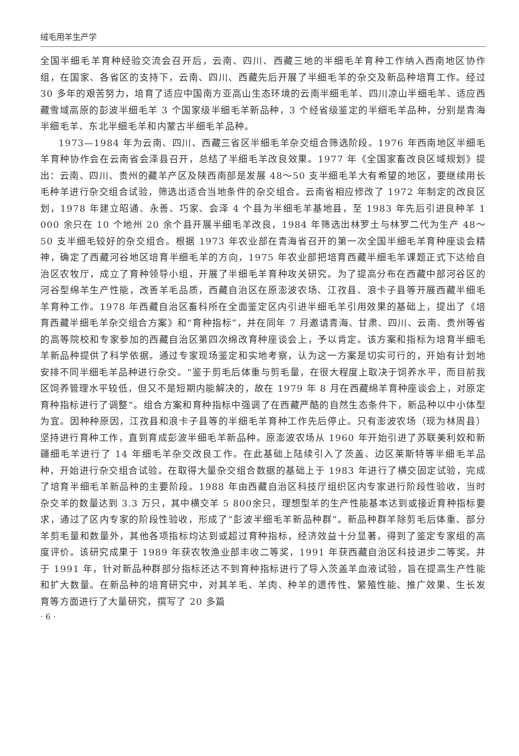绒毛用羊生产学
全国半细毛羊育种经验交流会召开后，云南、四川、西藏三地的半细毛羊育种工作纳入西南地区协作组，在国家、各省区的支持下，云南、四川、西藏先后开展了半细毛羊的杂交及新品种培育工作。经过 30 多年的艰苦努力，培育了适应中国南方亚高山生态环境的云南半细毛羊、四川凉山半细毛羊、适应西藏雪域高原的彭波半细毛羊 3 个国家级半细毛羊新品种，3 个经省级鉴定的半细毛羊品种，分别是青海半细毛羊、东北半细毛羊和内蒙古半细毛羊品种。
1973—1984 年为云南、四川、西藏三省区半细毛羊杂交组合筛选阶段。1976 年西南地区半细毛羊育种协作会在云南省会泽县召开，总结了半细毛羊改良效果。1977 年《全国家畜改良区域规划》提出：云南、四川、贵州的藏羊产区及陕西南部是发展 48～50 支半细毛羊大有希望的地区，要继续用长毛种羊进行杂交组合试验，筛选出适合当地条件的杂交组合。云南省相应修改了 1972 年制定的改良区划，1978 年建立昭通、永善、巧家、会泽 4 个县为半细毛羊基地县，至 1983 年先后引进良种羊 1 000 余只在 10 个地州 20 余个县开展半细毛羊改良，1984 年筛选出林罗土与林罗二代为生产 48～50 支半细毛较好的杂交组合。根据 1973 年农业部在青海省召开的第一次全国半细毛羊育种座谈会精神，确定了西藏河谷地区培育半细毛羊的方向，1975 年农业部把培育西藏半细毛羊课题正式下达给自治区农牧厅，成立了育种领导小组，开展了半细毛羊育种攻关研究。为了提高分布在西藏中部河谷区的河谷型绵羊生产性能，改善羊毛品质，西藏自治区在原澎波农场、江孜县、浪卡子县等开展西藏半细毛羊育种工作。1978 年西藏自治区畜科所在全面鉴定区内引进半细毛羊引用效果的基础上，提出了《培育西藏半细毛羊杂交组合方案》和“育种指标”，并在同年 7 月邀请青海、甘肃、四川、云南、贵州等省的高等院校和专家参加的西藏自治区第四次绵改育种座谈会上，予以肯定。该方案和指标为培育半细毛羊新品种提供了科学依据。通过专家现场鉴定和实地考察，认为这一方案是切实可行的，开始有计划地安排不同半细毛羊品种进行杂交。“鉴于剪毛后体重与剪毛量，在很大程度上取决于饲养水平，而目前我区饲养管理水平较低，但又不是短期内能解决的，故在 1979 年 8 月在西藏绵羊育种座谈会上，对原定育种指标进行了调整”。组合方案和育种指标中强调了在西藏严酷的自然生态条件下，新品种以中小体型为宜。因种种原因，江孜县和浪卡子县等的半细毛羊育种工作先后停止。只有澎波农场（现为林周县）坚持进行育种工作，直到育成彭波半细毛羊新品种。原澎波农场从 1960 年开始引进了苏联美利奴和新疆细毛羊进行了 14 年细毛羊杂交改良工作。在此基础上陆续引入了茨盖、边区莱斯特等半细毛羊品种，开始进行杂交组合试验。在取得大量杂交组合数据的基础上于 1983 年进行了横交固定试验，完成了培育半细毛羊新品种的主要阶段。1988 年由西藏自治区科技厅组织区内专家进行阶段性验收，当时杂交羊的数量达到 3.3 万只，其中横交羊 5 800余只，理想型羊的生产性能基本达到或接近育种指标要求，通过了区内专家的阶段性验收，形成了“彭波半细毛羊新品种群”。新品种群羊除剪毛后体重、部分羊剪毛量和数量外，其他各项指标均达到或超过育种指标，经济效益十分显著，得到了鉴定专家组的高度评价。该研究成果于 1989 年获农牧渔业部丰收二等奖，1991 年获西藏自治区科技进步二等奖。并于 1991 年，针对新品种群部分指标还达不到育种指标进行了导入茨盖羊血液试验，旨在提高生产性能和扩大数量。在新品种的培育研究中，对其羊毛、羊肉、种羊的遗传性、繁殖性能、推广效果、生长发育等方面进行了大量研究，撰写了 20 多篇
· 6 ·